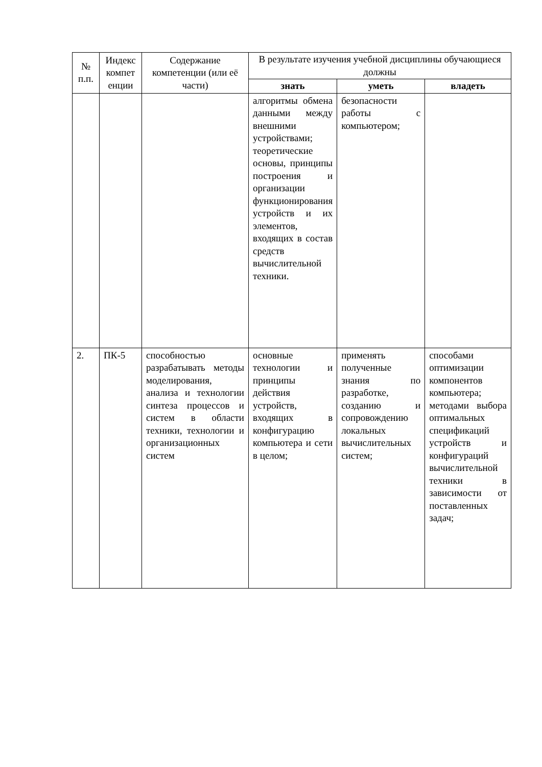| № п.п. | Индекс компет енции | Содержание компетенции (или её части) | В результате изучения учебной дисциплины обучающиеся должны | | |
| --- | --- | --- | --- | --- | --- |
| | | | знать | уметь | владеть |
| | | | алгоритмы обмена данными между внешними устройствами; теоретические основы, принципы построения и организации функционирования устройств и их элементов, входящих в состав средств вычислительной техники. | безопасности работы с компьютером; | |
| 2. | ПК-5 | способностью разрабатывать методы моделирования, анализа и технологии синтеза процессов и систем в области техники, технологии и организационных систем | основные технологии и принципы действия устройств, входящих в конфигурацию компьютера и сети в целом; | применять полученные знания по разработке, созданию и сопровождению локальных вычислительных систем; | способами оптимизации компонентов компьютера; методами выбора оптимальных спецификаций устройств и конфигураций вычислительной техники в зависимости от поставленных задач; |